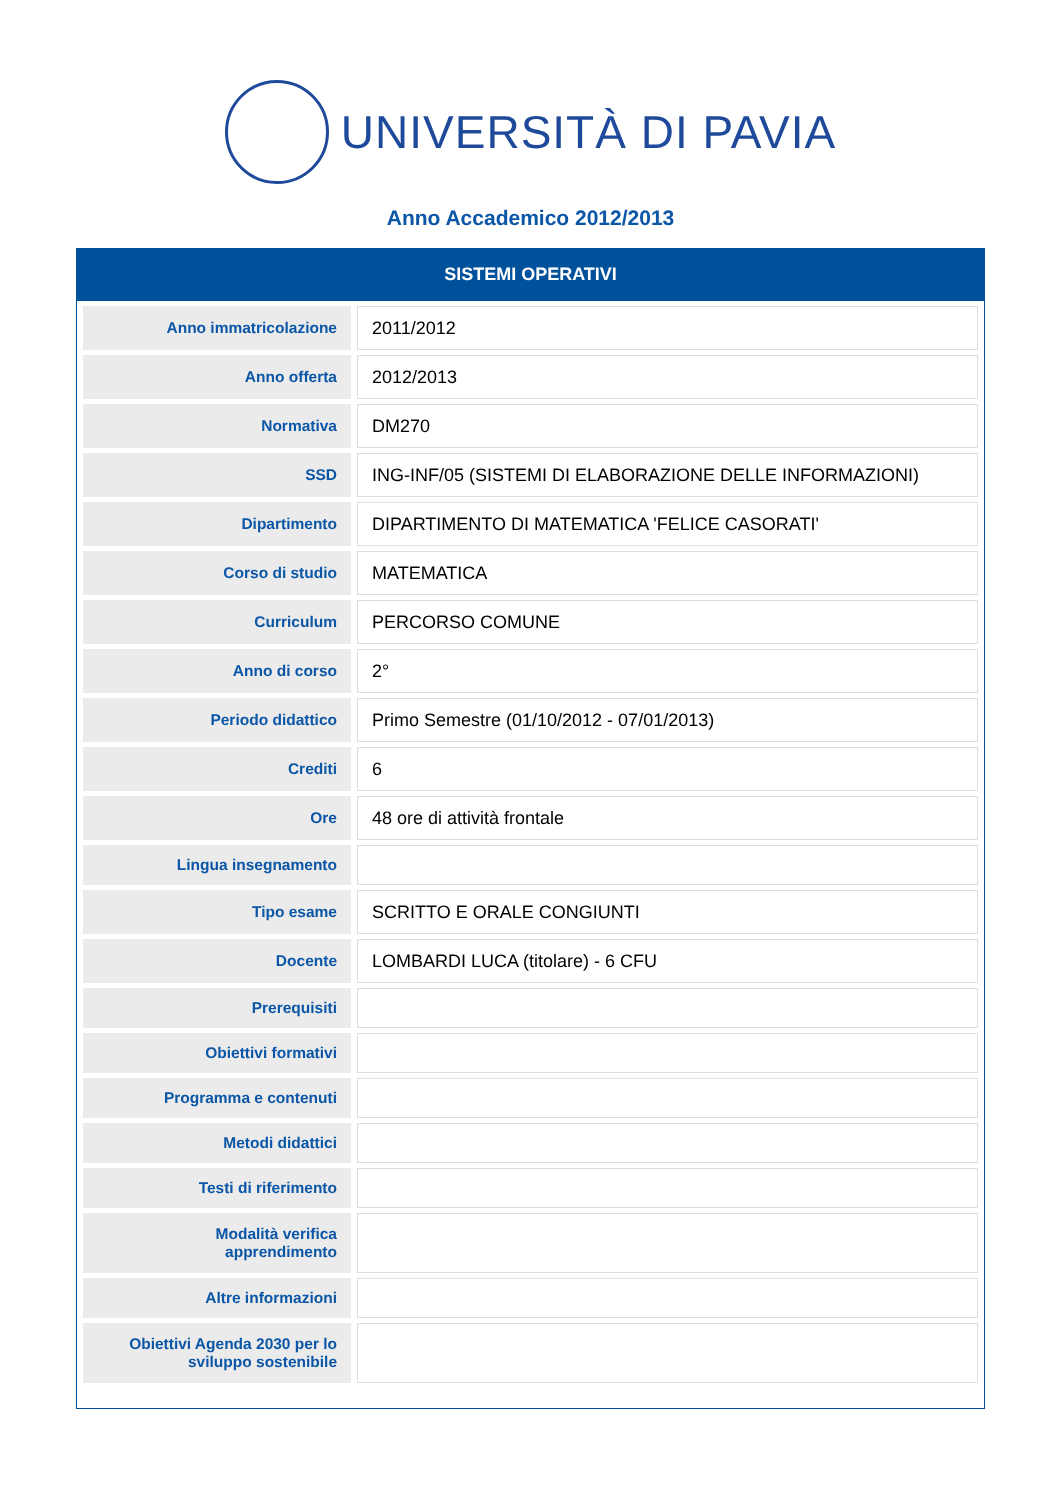UNIVERSITÀ DI PAVIA
Anno Accademico 2012/2013
SISTEMI OPERATIVI
| Anno immatricolazione | 2011/2012 |
| Anno offerta | 2012/2013 |
| Normativa | DM270 |
| SSD | ING-INF/05 (SISTEMI DI ELABORAZIONE DELLE INFORMAZIONI) |
| Dipartimento | DIPARTIMENTO DI MATEMATICA 'FELICE CASORATI' |
| Corso di studio | MATEMATICA |
| Curriculum | PERCORSO COMUNE |
| Anno di corso | 2° |
| Periodo didattico | Primo Semestre (01/10/2012 - 07/01/2013) |
| Crediti | 6 |
| Ore | 48 ore di attività frontale |
| Lingua insegnamento | |
| Tipo esame | SCRITTO E ORALE CONGIUNTI |
| Docente | LOMBARDI LUCA (titolare) - 6 CFU |
| Prerequisiti | |
| Obiettivi formativi | |
| Programma e contenuti | |
| Metodi didattici | |
| Testi di riferimento | |
| Modalità verifica apprendimento | |
| Altre informazioni | |
| Obiettivi Agenda 2030 per lo sviluppo sostenibile | |